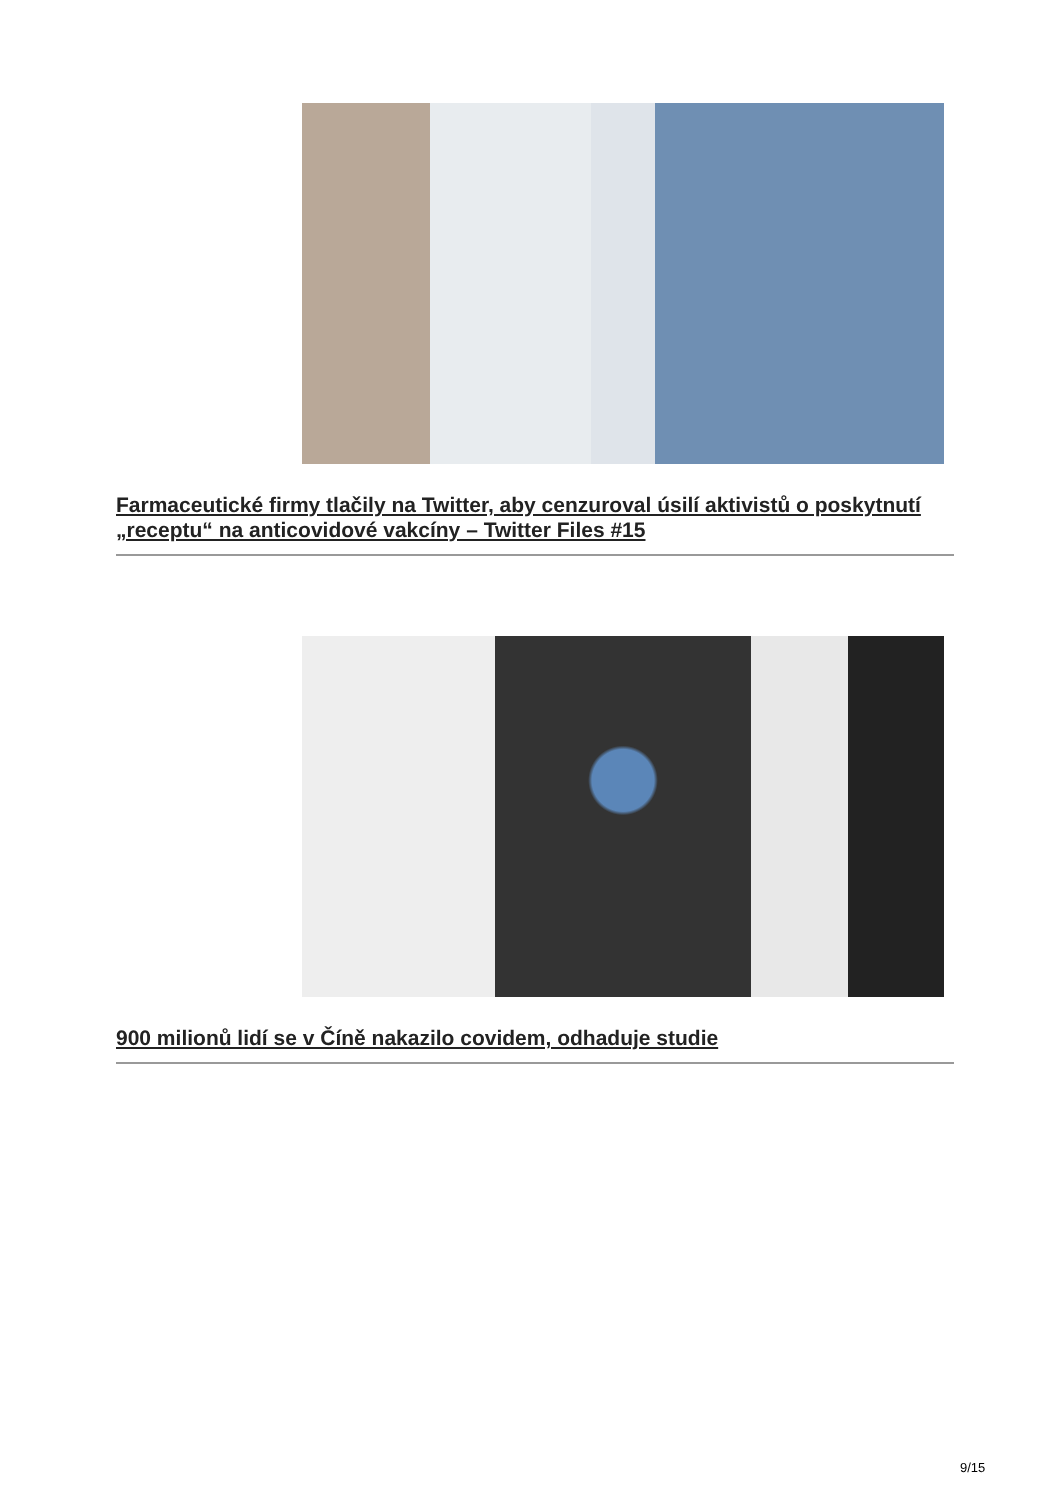Farmaceutické firmy tlačily na Twitter, aby cenzuroval úsilí aktivistů o poskytnutí „receptu“ na anticovidové vakcíny – Twitter Files #15
900 milionů lidí se v Číně nakazilo covidem, odhaduje studie
9/15